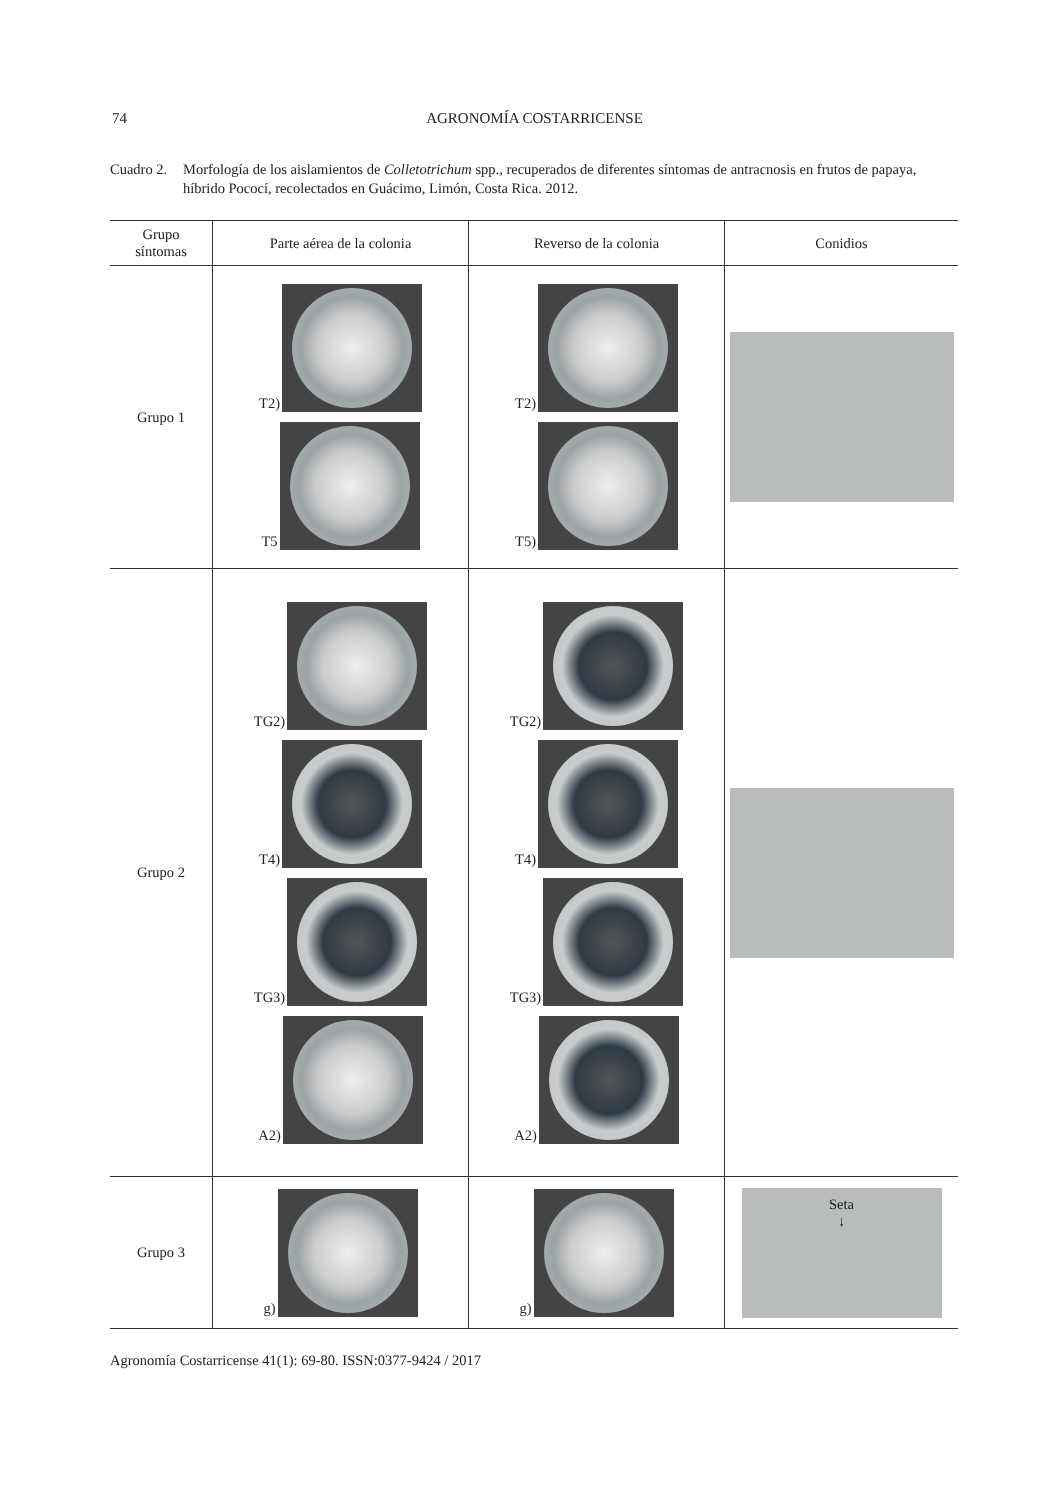74
AGRONOMÍA COSTARRICENSE
Cuadro 2.
Morfología de los aislamientos de Colletotrichum spp., recuperados de diferentes síntomas de antracnosis en frutos de papaya, híbrido Pococí, recolectados en Guácimo, Limón, Costa Rica. 2012.
| Grupo síntomas | Parte aérea de la colonia | Reverso de la colonia | Conidios |
| --- | --- | --- | --- |
| Grupo 1 | T2) T5 | T2) T5) | |
| Grupo 2 | TG2) T4) TG3) A2) | TG2) T4) TG3) A2) | |
| Grupo 3 | g) | g) | Seta ↓ |
Agronomía Costarricense 41(1): 69-80. ISSN:0377-9424 / 2017